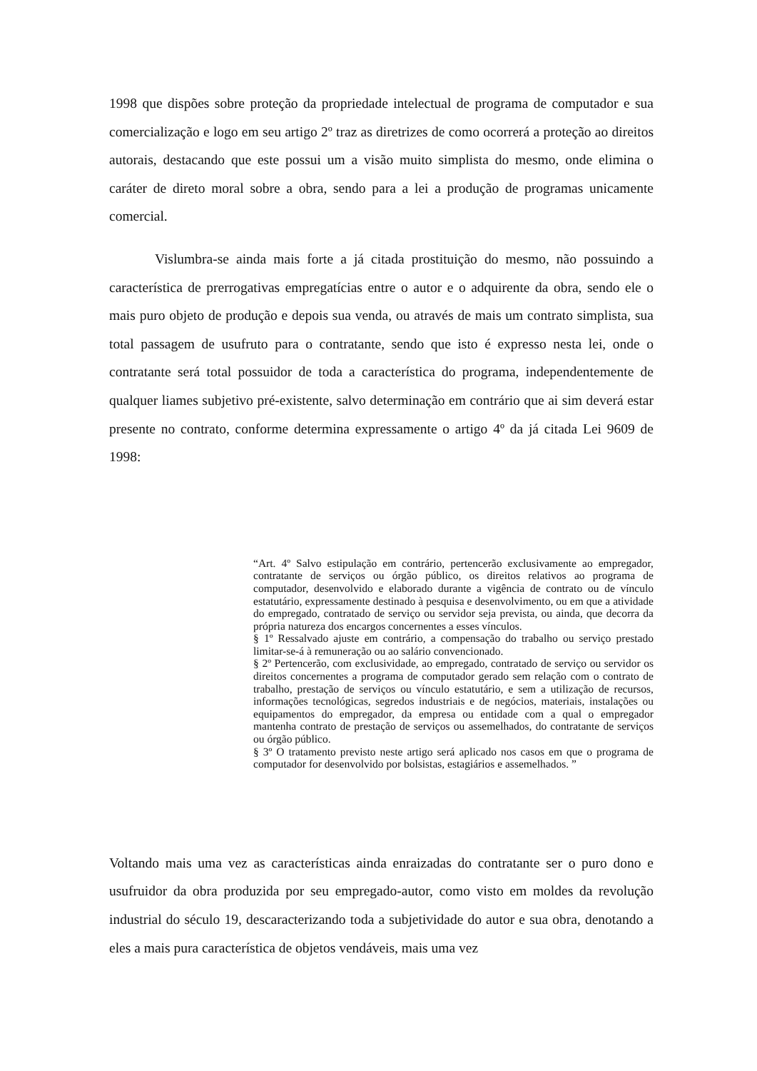1998 que dispões sobre proteção da propriedade intelectual de programa de computador e sua comercialização e logo em seu artigo 2º traz as diretrizes de como ocorrerá a proteção ao direitos autorais, destacando que este possui um a visão muito simplista do mesmo, onde elimina o caráter de direto moral sobre a obra, sendo para a lei a produção de programas unicamente comercial.
Vislumbra-se ainda mais forte a já citada prostituição do mesmo, não possuindo a característica de prerrogativas empregatícias entre o autor e o adquirente da obra, sendo ele o mais puro objeto de produção e depois sua venda, ou através de mais um contrato simplista, sua total passagem de usufruto para o contratante, sendo que isto é expresso nesta lei, onde o contratante será total possuidor de toda a característica do programa, independentemente de qualquer liames subjetivo pré-existente, salvo determinação em contrário que ai sim deverá estar presente no contrato, conforme determina expressamente o artigo 4º da já citada Lei 9609 de 1998:
“Art. 4º Salvo estipulação em contrário, pertencerão exclusivamente ao empregador, contratante de serviços ou órgão público, os direitos relativos ao programa de computador, desenvolvido e elaborado durante a vigência de contrato ou de vínculo estatutário, expressamente destinado à pesquisa e desenvolvimento, ou em que a atividade do empregado, contratado de serviço ou servidor seja prevista, ou ainda, que decorra da própria natureza dos encargos concernentes a esses vínculos.
§ 1º Ressalvado ajuste em contrário, a compensação do trabalho ou serviço prestado limitar-se-á à remuneração ou ao salário convencionado.
§ 2º Pertencerão, com exclusividade, ao empregado, contratado de serviço ou servidor os direitos concernentes a programa de computador gerado sem relação com o contrato de trabalho, prestação de serviços ou vínculo estatutário, e sem a utilização de recursos, informações tecnológicas, segredos industriais e de negócios, materiais, instalações ou equipamentos do empregador, da empresa ou entidade com a qual o empregador mantenha contrato de prestação de serviços ou assemelhados, do contratante de serviços ou órgão público.
§ 3º O tratamento previsto neste artigo será aplicado nos casos em que o programa de computador for desenvolvido por bolsistas, estagiários e assemelhados. ”
Voltando mais uma vez as características ainda enraizadas do contratante ser o puro dono e usufruidor da obra produzida por seu empregado-autor, como visto em moldes da revolução industrial do século 19, descaracterizando toda a subjetividade do autor e sua obra, denotando a eles a mais pura característica de objetos vendáveis, mais uma vez